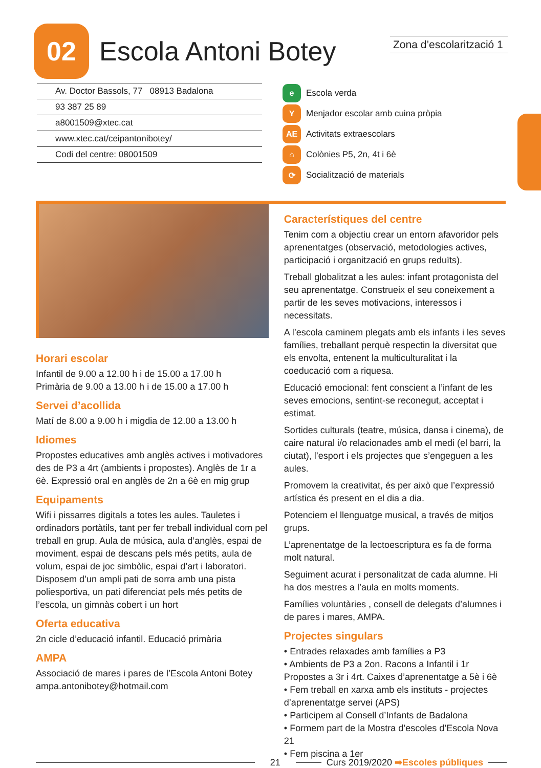Zona d’escolarització 1
02
Escola Antoni Botey
Av. Doctor Bassols, 77 08913 Badalona
93 387 25 89
a8001509@xtec.cat
www.xtec.cat/ceipantonibotey/
Codi del centre: 08001509
e Escola verda
Y Menjador escolar amb cuina pròpia
AE Activitats extraescolars
⌂ Colònies P5, 2n, 4t i 6è
⟳ Socialització de materials
Horari escolar
Infantil de 9.00 a 12.00 h i de 15.00 a 17.00 h
Primària de 9.00 a 13.00 h i de 15.00 a 17.00 h
Servei d’acollida
Matí de 8.00 a 9.00 h i migdia de 12.00 a 13.00 h
Idiomes
Propostes educatives amb anglès actives i motivadores des de P3 a 4rt (ambients i propostes). Anglès de 1r a 6è. Expressió oral en anglès de 2n a 6è en mig grup
Equipaments
Wifi i pissarres digitals a totes les aules. Tauletes i ordinadors portàtils, tant per fer treball individual com pel treball en grup. Aula de música, aula d’anglès, espai de moviment, espai de descans pels més petits, aula de volum, espai de joc simbòlic, espai d’art i laboratori. Disposem d’un ampli pati de sorra amb una pista poliesportiva, un pati diferenciat pels més petits de l’escola, un gimnàs cobert i un hort
Oferta educativa
2n cicle d’educació infantil. Educació primària
AMPA
Associació de mares i pares de l’Escola Antoni Botey
ampa.antonibotey@hotmail.com
Característiques del centre
Tenim com a objectiu crear un entorn afavoridor pels aprenentatges (observació, metodologies actives, participació i organització en grups reduïts).
Treball globalitzat a les aules: infant protagonista del seu aprenentatge. Construeix el seu coneixement a partir de les seves motivacions, interessos i necessitats.
A l’escola caminem plegats amb els infants i les seves famílies, treballant perquè respectin la diversitat que els envolta, entenent la multiculturalitat i la coeducació com a riquesa.
Educació emocional: fent conscient a l’infant de les seves emocions, sentint-se reconegut, acceptat i estimat.
Sortides culturals (teatre, música, dansa i cinema), de caire natural i/o relacionades amb el medi (el barri, la ciutat), l’esport i els projectes que s’engeguen a les aules.
Promovem la creativitat, és per això que l’expressió artística és present en el dia a dia.
Potenciem el llenguatge musical, a través de mitjos grups.
L’aprenentatge de la lectoescriptura es fa de forma molt natural.
Seguiment acurat i personalitzat de cada alumne. Hi ha dos mestres a l’aula en molts moments.
Famílies voluntàries , consell de delegats d’alumnes i de pares i mares, AMPA.
Projectes singulars
• Entrades relaxades amb famílies a P3
• Ambients de P3 a 2on. Racons a Infantil i 1r Propostes a 3r i 4rt. Caixes d’aprenentatge a 5è i 6è
• Fem treball en xarxa amb els instituts - projectes d’aprenentatge servei (APS)
• Participem al Consell d’Infants de Badalona
• Formem part de la Mostra d’escoles d’Escola Nova 21
• Fem piscina a 1er
21 Curs 2019/2020 ➡Escoles públiques